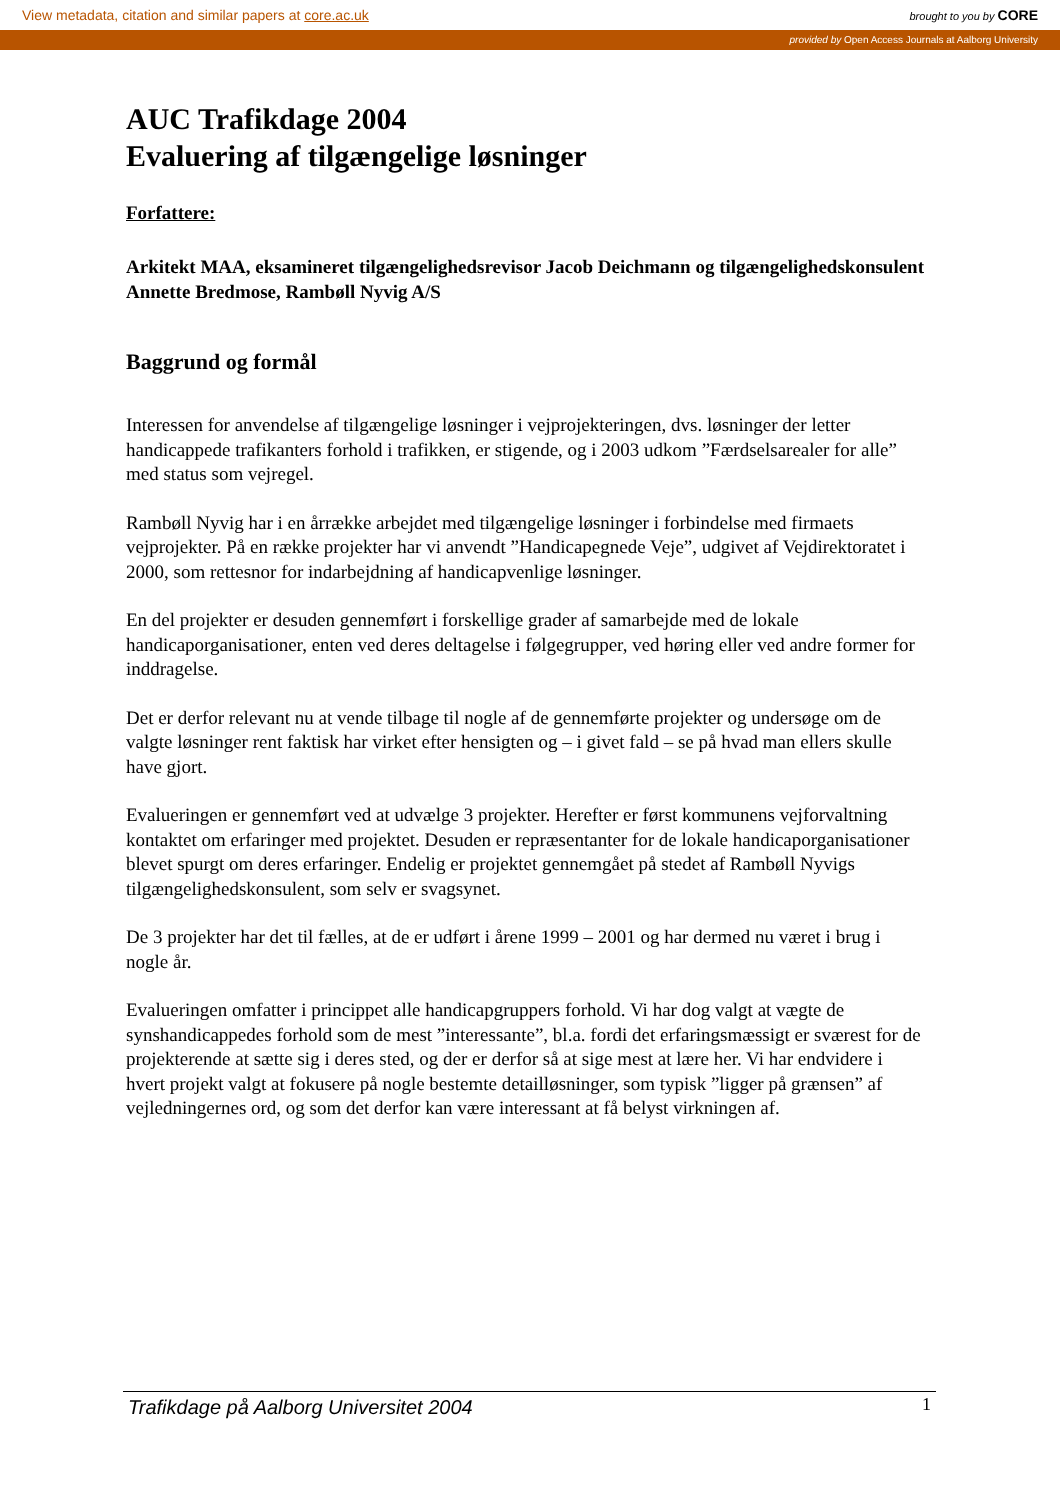View metadata, citation and similar papers at core.ac.uk brought to you by CORE
provided by Open Access Journals at Aalborg University
AUC Trafikdage 2004
Evaluering af tilgængelige løsninger
Forfattere:
Arkitekt MAA, eksamineret tilgængelighedsrevisor Jacob Deichmann og tilgængelighedskonsulent Annette Bredmose, Rambøll Nyvig A/S
Baggrund og formål
Interessen for anvendelse af tilgængelige løsninger i vejprojekteringen, dvs. løsninger der letter handicappede trafikanters forhold i trafikken, er stigende, og i 2003 udkom ”Færdselsarealer for alle” med status som vejregel.
Rambøll Nyvig har i en årrække arbejdet med tilgængelige løsninger i forbindelse med firmaets vejprojekter. På en række projekter har vi anvendt ”Handicapegnede Veje”, udgivet af Vejdirektoratet i 2000, som rettesnor for indarbejdning af handicapvenlige løsninger.
En del projekter er desuden gennemført i forskellige grader af samarbejde med de lokale handicaporganisationer, enten ved deres deltagelse i følgegrupper, ved høring eller ved andre former for inddragelse.
Det er derfor relevant nu at vende tilbage til nogle af de gennemførte projekter og undersøge om de valgte løsninger rent faktisk har virket efter hensigten og – i givet fald – se på hvad man ellers skulle have gjort.
Evalueringen er gennemført ved at udvælge 3 projekter. Herefter er først kommunens vejforvaltning kontaktet om erfaringer med projektet. Desuden er repræsentanter for de lokale handicaporganisationer blevet spurgt om deres erfaringer. Endelig er projektet gennemgået på stedet af Rambøll Nyvigs tilgængelighedskonsulent, som selv er svagsynet.
De 3 projekter har det til fælles, at de er udført i årene 1999 – 2001 og har dermed nu været i brug i nogle år.
Evalueringen omfatter i princippet alle handicapgruppers forhold. Vi har dog valgt at vægte de synshandicappedes forhold som de mest ”interessante”, bl.a. fordi det erfaringsmæssigt er sværest for de projekterende at sætte sig i deres sted, og der er derfor så at sige mest at lære her. Vi har endvidere i hvert projekt valgt at fokusere på nogle bestemte detailløsninger, som typisk ”ligger på grænsen” af vejledningernes ord, og som det derfor kan være interessant at få belyst virkningen af.
Trafikdage på Aalborg Universitet 2004 1